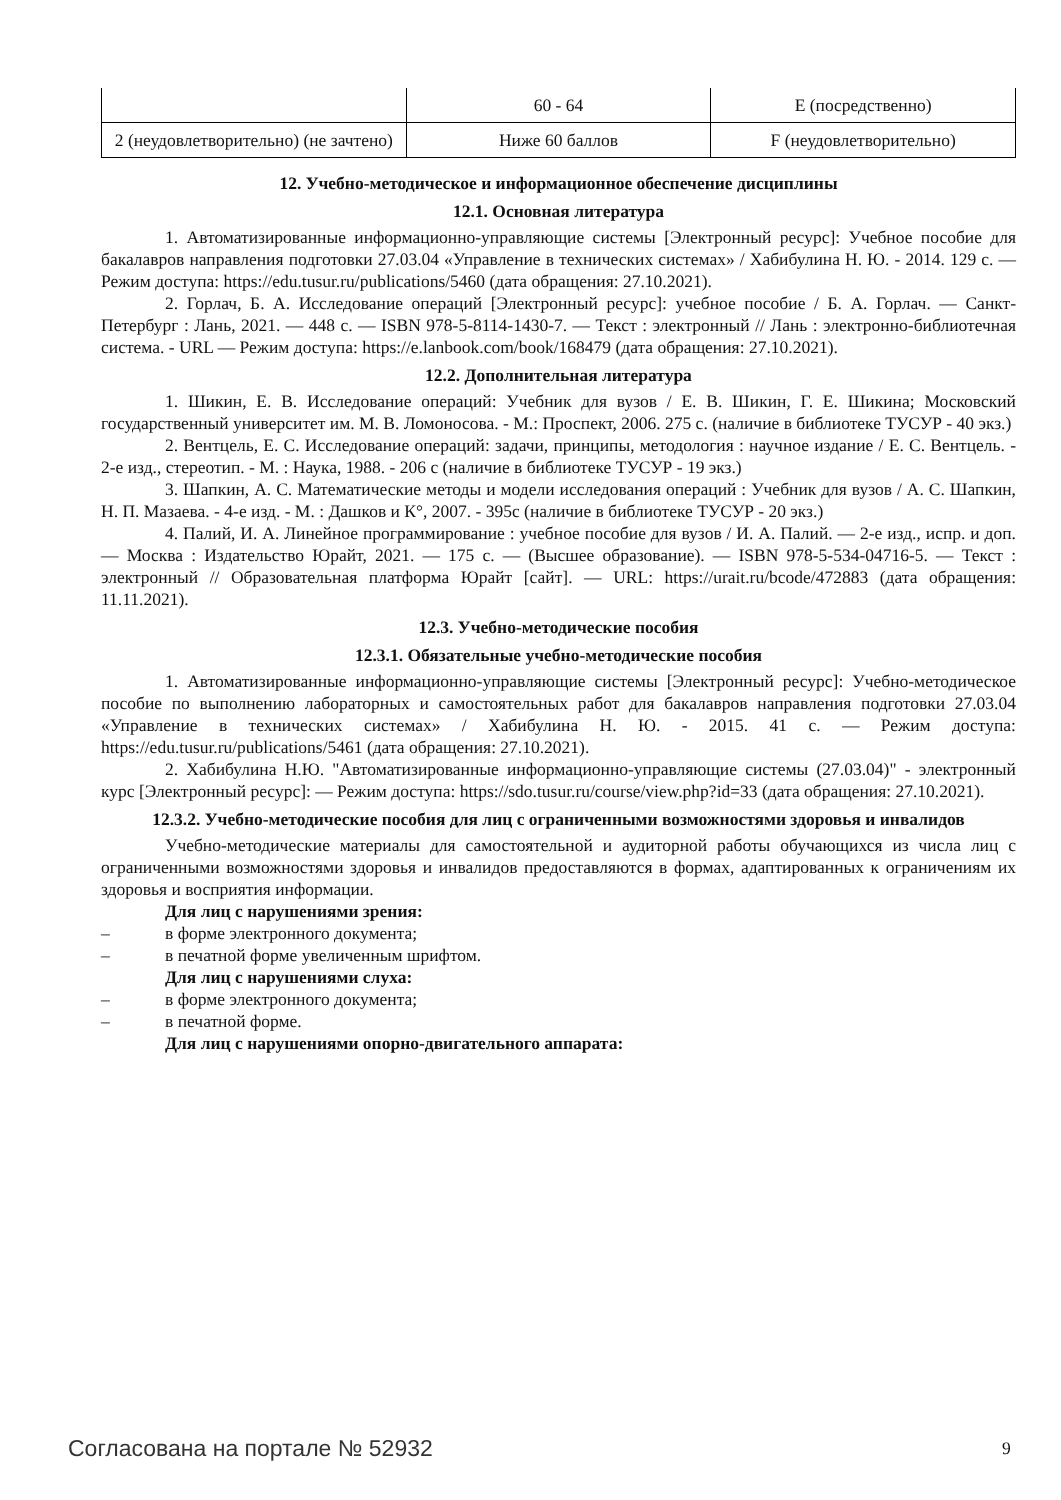| | 60 - 64 | E (посредственно) |
| 2 (неудовлетворительно) (не зачтено) | Ниже 60 баллов | F (неудовлетворительно) |
12. Учебно-методическое и информационное обеспечение дисциплины
12.1. Основная литература
1. Автоматизированные информационно-управляющие системы [Электронный ресурс]: Учебное пособие для бакалавров направления подготовки 27.03.04 «Управление в технических системах» / Хабибулина Н. Ю. - 2014. 129 с. — Режим доступа: https://edu.tusur.ru/publications/5460 (дата обращения: 27.10.2021).
2. Горлач, Б. А. Исследование операций [Электронный ресурс]: учебное пособие / Б. А. Горлач. — Санкт-Петербург : Лань, 2021. — 448 с. — ISBN 978-5-8114-1430-7. — Текст : электронный // Лань : электронно-библиотечная система. - URL — Режим доступа: https://e.lanbook.com/book/168479 (дата обращения: 27.10.2021).
12.2. Дополнительная литература
1. Шикин, Е. В. Исследование операций: Учебник для вузов / Е. В. Шикин, Г. Е. Шикина; Московский государственный университет им. М. В. Ломоносова. - М.: Проспект, 2006. 275 с. (наличие в библиотеке ТУСУР - 40 экз.)
2. Вентцель, Е. С. Исследование операций: задачи, принципы, методология : научное издание / Е. С. Вентцель. - 2-е изд., стереотип. - М. : Наука, 1988. - 206 с (наличие в библиотеке ТУСУР - 19 экз.)
3. Шапкин, А. С. Математические методы и модели исследования операций : Учебник для вузов / А. С. Шапкин, Н. П. Мазаева. - 4-е изд. - М. : Дашков и К°, 2007. - 395с (наличие в библиотеке ТУСУР - 20 экз.)
4. Палий, И. А. Линейное программирование : учебное пособие для вузов / И. А. Палий. — 2-е изд., испр. и доп. — Москва : Издательство Юрайт, 2021. — 175 с. — (Высшее образование). — ISBN 978-5-534-04716-5. — Текст : электронный // Образовательная платформа Юрайт [сайт]. — URL: https://urait.ru/bcode/472883 (дата обращения: 11.11.2021).
12.3. Учебно-методические пособия
12.3.1. Обязательные учебно-методические пособия
1. Автоматизированные информационно-управляющие системы [Электронный ресурс]: Учебно-методическое пособие по выполнению лабораторных и самостоятельных работ для бакалавров направления подготовки 27.03.04 «Управление в технических системах» / Хабибулина Н. Ю. - 2015. 41 с. — Режим доступа: https://edu.tusur.ru/publications/5461 (дата обращения: 27.10.2021).
2. Хабибулина Н.Ю. "Автоматизированные информационно-управляющие системы (27.03.04)" - электронный курс [Электронный ресурс]: — Режим доступа: https://sdo.tusur.ru/course/view.php?id=33 (дата обращения: 27.10.2021).
12.3.2. Учебно-методические пособия для лиц с ограниченными возможностями здоровья и инвалидов
Учебно-методические материалы для самостоятельной и аудиторной работы обучающихся из числа лиц с ограниченными возможностями здоровья и инвалидов предоставляются в формах, адаптированных к ограничениям их здоровья и восприятия информации.
Для лиц с нарушениями зрения:
– в форме электронного документа;
– в печатной форме увеличенным шрифтом.
Для лиц с нарушениями слуха:
– в форме электронного документа;
– в печатной форме.
Для лиц с нарушениями опорно-двигательного аппарата:
Согласована на портале № 52932 9